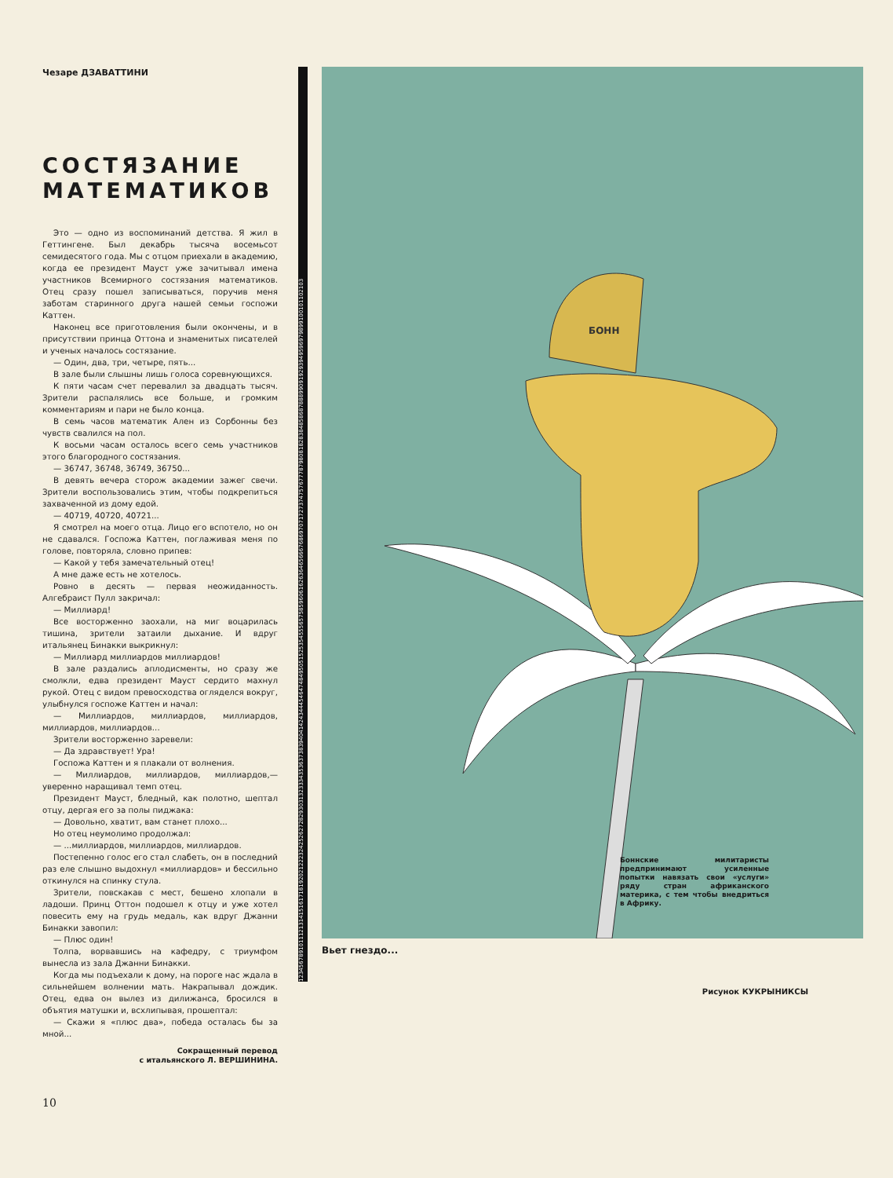Чезаре ДЗАВАТТИНИ
СОСТЯЗАНИЕ МАТЕМАТИКОВ
Это — одно из воспоминаний детства. Я жил в Геттингене. Был декабрь тысяча восемьсот семидесятого года. Мы с отцом приехали в академию, когда ее президент Мауст уже зачитывал имена участников Всемирного состязания математиков. Отец сразу пошел записываться, поручив меня заботам старинного друга нашей семьи госпожи Каттен.
Наконец все приготовления были окончены, и в присутствии принца Оттона и знаменитых писателей и ученых началось состязание.
— Один, два, три, четыре, пять...
В зале были слышны лишь голоса соревнующихся.
К пяти часам счет перевалил за двадцать тысяч. Зрители распалялись все больше, и громким комментариям и пари не было конца.
В семь часов математик Ален из Сорбонны без чувств свалился на пол.
К восьми часам осталось всего семь участников этого благородного состязания.
— 36747, 36748, 36749, 36750...
В девять вечера сторож академии зажег свечи. Зрители воспользовались этим, чтобы подкрепиться захваченной из дому едой.
— 40719, 40720, 40721...
Я смотрел на моего отца. Лицо его вспотело, но он не сдавался. Госпожа Каттен, поглаживая меня по голове, повторяла, словно припев:
— Какой у тебя замечательный отец!
А мне даже есть не хотелось.
Ровно в десять — первая неожиданность. Алгебраист Пулл закричал:
— Миллиард!
Все восторженно заохали, на миг воцарилась тишина, зрители затаили дыхание. И вдруг итальянец Бинакки выкрикнул:
— Миллиард миллиардов миллиардов!
В зале раздались аплодисменты, но сразу же смолкли, едва президент Мауст сердито махнул рукой. Отец с видом превосходства огляделся вокруг, улыбнулся госпоже Каттен и начал:
— Миллиардов, миллиардов, миллиардов, миллиардов, миллиардов...
Зрители восторженно заревели:
— Да здравствует! Ура!
Госпожа Каттен и я плакали от волнения.
— Миллиардов, миллиардов, миллиардов,— уверенно наращивал темп отец.
Президент Мауст, бледный, как полотно, шептал отцу, дергая его за полы пиджака:
— Довольно, хватит, вам станет плохо...
Но отец неумолимо продолжал:
— ...миллиардов, миллиардов, миллиардов.
Постепенно голос его стал слабеть, он в последний раз еле слышно выдохнул «миллиардов» и бессильно откинулся на спинку стула.
Зрители, повскакав с мест, бешено хлопали в ладоши. Принц Оттон подошел к отцу и уже хотел повесить ему на грудь медаль, как вдруг Джанни Бинакки завопил:
— Плюс один!
Толпа, ворвавшись на кафедру, с триумфом вынесла из зала Джанни Бинакки.
Когда мы подъехали к дому, на пороге нас ждала в сильнейшем волнении мать. Накрапывал дождик. Отец, едва он вылез из дилижанса, бросился в объятия матушки и, всхлипывая, прошептал:
— Скажи я «плюс два», победа осталась бы за мной...
Сокращенный перевод
с итальянского Л. ВЕРШИНИНА.
123456789101112131415161718192021222324252627282930313233343536373839404142434445464748495051525354555657585960616263646566676869707172737475767778798081828384858687888990919293949596979899100101102103
БОНН
Боннские милитаристы предпринимают усиленные попытки навязать свои «услуги» ряду стран африканского материка, с тем чтобы внедриться в Африку.
Вьет гнездо...
Рисунок КУКРЫНИКСЫ
10